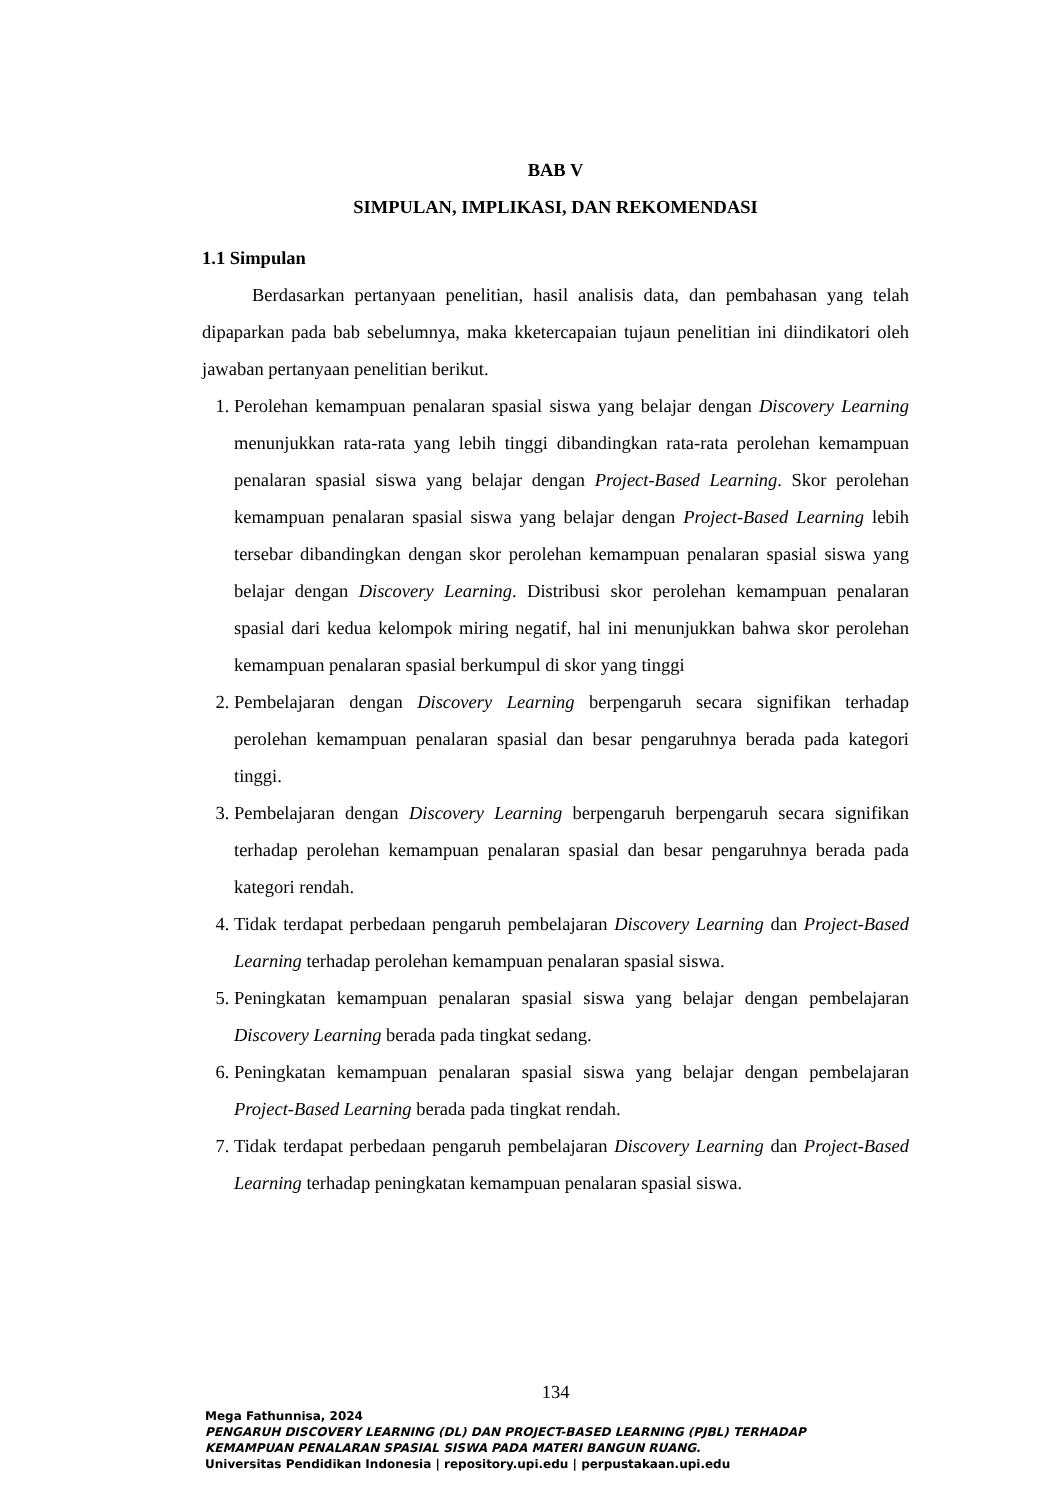BAB V
SIMPULAN, IMPLIKASI, DAN REKOMENDASI
1.1 Simpulan
Berdasarkan pertanyaan penelitian, hasil analisis data, dan pembahasan yang telah dipaparkan pada bab sebelumnya, maka kketercapaian tujaun penelitian ini diindikatori oleh jawaban pertanyaan penelitian berikut.
1. Perolehan kemampuan penalaran spasial siswa yang belajar dengan Discovery Learning menunjukkan rata-rata yang lebih tinggi dibandingkan rata-rata perolehan kemampuan penalaran spasial siswa yang belajar dengan Project-Based Learning. Skor perolehan kemampuan penalaran spasial siswa yang belajar dengan Project-Based Learning lebih tersebar dibandingkan dengan skor perolehan kemampuan penalaran spasial siswa yang belajar dengan Discovery Learning. Distribusi skor perolehan kemampuan penalaran spasial dari kedua kelompok miring negatif, hal ini menunjukkan bahwa skor perolehan kemampuan penalaran spasial berkumpul di skor yang tinggi
2. Pembelajaran dengan Discovery Learning berpengaruh secara signifikan terhadap perolehan kemampuan penalaran spasial dan besar pengaruhnya berada pada kategori tinggi.
3. Pembelajaran dengan Discovery Learning berpengaruh berpengaruh secara signifikan terhadap perolehan kemampuan penalaran spasial dan besar pengaruhnya berada pada kategori rendah.
4. Tidak terdapat perbedaan pengaruh pembelajaran Discovery Learning dan Project-Based Learning terhadap perolehan kemampuan penalaran spasial siswa.
5. Peningkatan kemampuan penalaran spasial siswa yang belajar dengan pembelajaran Discovery Learning berada pada tingkat sedang.
6. Peningkatan kemampuan penalaran spasial siswa yang belajar dengan pembelajaran Project-Based Learning berada pada tingkat rendah.
7. Tidak terdapat perbedaan pengaruh pembelajaran Discovery Learning dan Project-Based Learning terhadap peningkatan kemampuan penalaran spasial siswa.
134
Mega Fathunnisa, 2024
PENGARUH DISCOVERY LEARNING (DL) DAN PROJECT-BASED LEARNING (PJBL) TERHADAP
KEMAMPUAN PENALARAN SPASIAL SISWA PADA MATERI BANGUN RUANG.
Universitas Pendidikan Indonesia | repository.upi.edu | perpustakaan.upi.edu